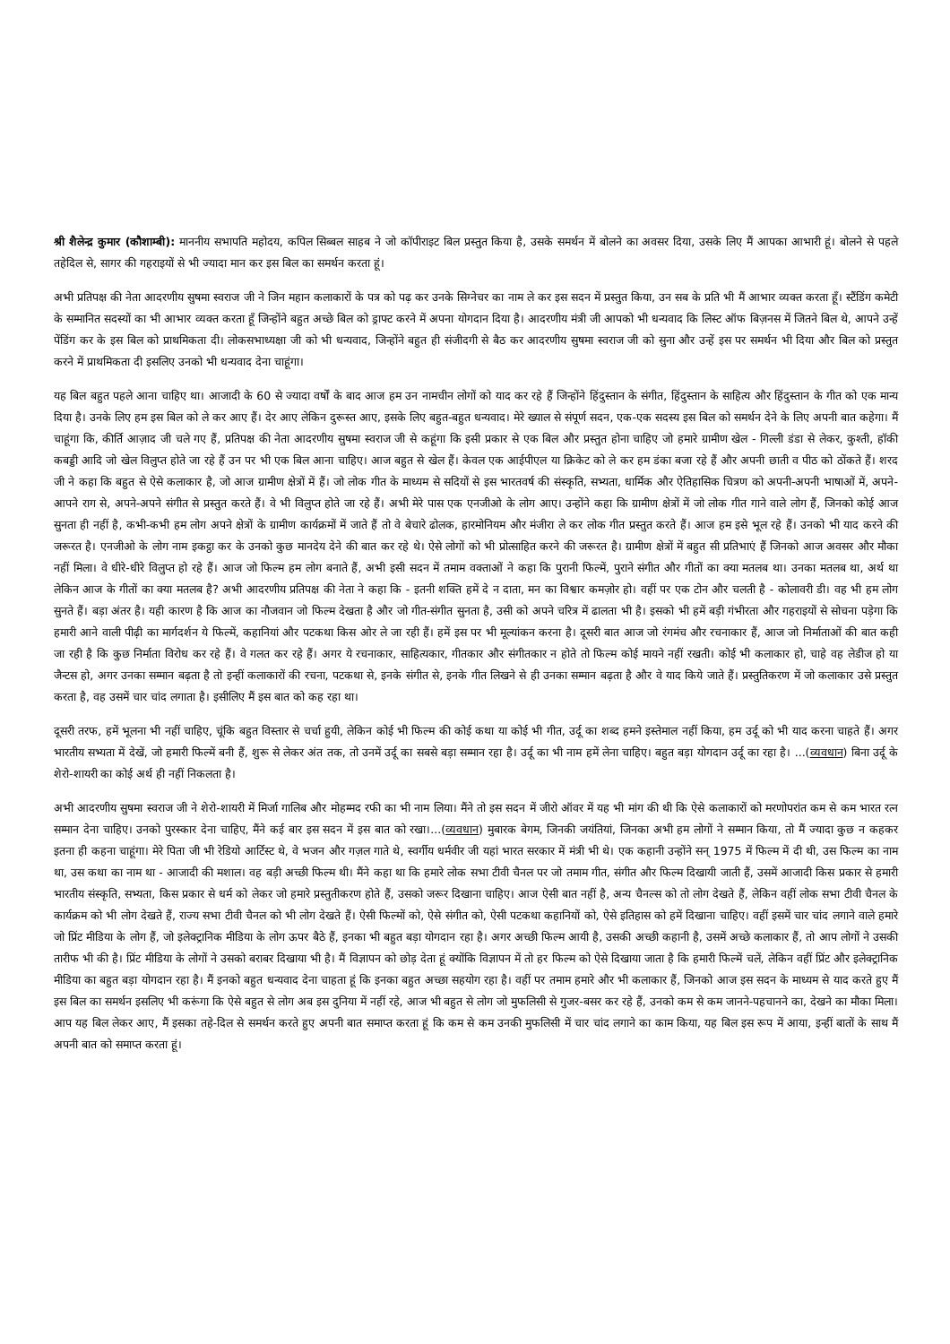श्री शैलेन्द्र कुमार (कौशाम्बी): माननीय सभापति महोदय, कपिल सिब्बल साहब ने जो कॉपीराइट बिल प्रस्तुत किया है, उसके समर्थन में बोलने का अवसर दिया, उसके लिए मैं आपका आभारी हूं। बोलने से पहले तहेदिल से, सागर की गहराइयों से भी ज्यादा मान कर इस बिल का समर्थन करता हूं।
अभी प्रतिपक्ष की नेता आदरणीय सुषमा स्वराज जी ने जिन महान कलाकारों के पत्र को पढ़ कर उनके सिग्नेचर का नाम ले कर इस सदन में प्रस्तुत किया, उन सब के प्रति भी मैं आभार व्यक्त करता हूँ। स्टैंडिंग कमेटी के सम्मानित सदस्यों का भी आभार व्यक्त करता हूँ जिन्होंने बहुत अच्छे बिल को ड्राफ्ट करने में अपना योगदान दिया है। आदरणीय मंत्री जी आपको भी धन्यवाद कि लिस्ट ऑफ बिज़नस में जितने बिल थे, आपने उन्हें पेंडिंग कर के इस बिल को प्राथमिकता दी। लोकसभाध्यक्षा जी को भी धन्यवाद, जिन्होंने बहुत ही संजीदगी से बैठ कर आदरणीय सुषमा स्वराज जी को सुना और उन्हें इस पर समर्थन भी दिया और बिल को प्रस्तुत करने में प्राथमिकता दी इसलिए उनको भी धन्यवाद देना चाहूंगा।
यह बिल बहुत पहले आना चाहिए था। आजादी के 60 से ज्यादा वर्षों के बाद आज हम उन नामचीन लोगों को याद कर रहे हैं जिन्होंने हिंदुस्तान के संगीत, हिंदुस्तान के साहित्य और हिंदुस्तान के गीत को एक मान्य दिया है। उनके लिए हम इस बिल को ले कर आए हैं। देर आए लेकिन दुरूस्त आए, इसके लिए बहुत-बहुत धन्यवाद। मेरे ख्याल से संपूर्ण सदन, एक-एक सदस्य इस बिल को समर्थन देने के लिए अपनी बात कहेगा। मैं चाहूंगा कि, कीर्ति आज़ाद जी चले गए हैं, प्रतिपक्ष की नेता आदरणीय सुषमा स्वराज जी से कहूंगा कि इसी प्रकार से एक बिल और प्रस्तुत होना चाहिए जो हमारे ग्रामीण खेल - गिल्ली डंडा से लेकर, कुश्ती, हॉकी कबड्डी आदि जो खेल विलुप्त होते जा रहे हैं उन पर भी एक बिल आना चाहिए। आज बहुत से खेल हैं। केवल एक आईपीएल या क्रिकेट को ले कर हम डंका बजा रहे हैं और अपनी छाती व पीठ को ठोंकते हैं। शरद जी ने कहा कि बहुत से ऐसे कलाकार है, जो आज ग्रामीण क्षेत्रों में हैं। जो लोक गीत के माध्यम से सदियों से इस भारतवर्ष की संस्कृति, सभ्यता, धार्मिक और ऐतिहासिक चित्रण को अपनी-अपनी भाषाओं में, अपने-आपने राग से, अपने-अपने संगीत से प्रस्तुत करते हैं। वे भी विलुप्त होते जा रहे हैं। अभी मेरे पास एक एनजीओ के लोग आए। उन्होंने कहा कि ग्रामीण क्षेत्रों में जो लोक गीत गाने वाले लोग हैं, जिनको कोई आज सुनता ही नहीं है, कभी-कभी हम लोग अपने क्षेत्रों के ग्रामीण कार्यक्रमों में जाते हैं तो वे बेचारे ढोलक, हारमोनियम और मंजीरा ले कर लोक गीत प्रस्तुत करते हैं। आज हम इसे भूल रहे हैं। उनको भी याद करने की जरूरत है। एनजीओ के लोग नाम इकट्ठा कर के उनको कुछ मानदेय देने की बात कर रहे थे। ऐसे लोगों को भी प्रोत्साहित करने की जरूरत है। ग्रामीण क्षेत्रों में बहुत सी प्रतिभाएं हैं जिनको आज अवसर और मौका नहीं मिला। वे धीरे-धीरे विलुप्त हो रहे हैं। आज जो फिल्म हम लोग बनाते हैं, अभी इसी सदन में तमाम वक्ताओं ने कहा कि पुरानी फिल्में, पुराने संगीत और गीतों का क्या मतलब था। उनका मतलब था, अर्थ था लेकिन आज के गीतों का क्या मतलब है? अभी आदरणीय प्रतिपक्ष की नेता ने कहा कि - इतनी शक्ति हमें दे न दाता, मन का विश्वार कमज़ोर हो। वहीं पर एक टोन और चलती है - कोलावरी डी। वह भी हम लोग सुनते हैं। बड़ा अंतर है। यही कारण है कि आज का नौजवान जो फिल्म देखता है और जो गीत-संगीत सुनता है, उसी को अपने चरित्र में ढालता भी है। इसको भी हमें बड़ी गंभीरता और गहराइयों से सोचना पड़ेगा कि हमारी आने वाली पीढ़ी का मार्गदर्शन ये फिल्में, कहानियां और पटकथा किस ओर ले जा रही हैं। हमें इस पर भी मूल्यांकन करना है। दूसरी बात आज जो रंगमंच और रचनाकार हैं, आज जो निर्माताओं की बात कही जा रही है कि कुछ निर्माता विरोध कर रहे हैं। वे गलत कर रहे हैं। अगर ये रचनाकार, साहित्यकार, गीतकार और संगीतकार न होते तो फिल्म कोई मायने नहीं रखती। कोई भी कलाकार हो, चाहे वह लेडीज हो या जैन्टस हो, अगर उनका सम्मान बढ़ता है तो इन्हीं कलाकारों की रचना, पटकथा से, इनके संगीत से, इनके गीत लिखने से ही उनका सम्मान बढ़ता है और वे याद किये जाते हैं। प्रस्तुतिकरण में जो कलाकार उसे प्रस्तुत करता है, वह उसमें चार चांद लगाता है। इसीलिए मैं इस बात को कह रहा था।
दूसरी तरफ, हमें भूलना भी नहीं चाहिए, चूंकि बहुत विस्तार से चर्चा हुयी, लेकिन कोई भी फिल्म की कोई कथा या कोई भी गीत, उर्दू का शब्द हमने इस्तेमाल नहीं किया, हम उर्दू को भी याद करना चाहते हैं। अगर भारतीय सभ्यता में देखें, जो हमारी फिल्में बनी हैं, शुरू से लेकर अंत तक, तो उनमें उर्दू का सबसे बड़ा सम्मान रहा है। उर्दू का भी नाम हमें लेना चाहिए। बहुत बड़ा योगदान उर्दू का रहा है। ...(व्यवधान) बिना उर्दू के शेरो-शायरी का कोई अर्थ ही नहीं निकलता है।
अभी आदरणीय सुषमा स्वराज जी ने शेरो-शायरी में मिर्जा गालिब और मोहम्मद रफी का भी नाम लिया। मैंने तो इस सदन में जीरो ऑवर में यह भी मांग की थी कि ऐसे कलाकारों को मरणोपरांत कम से कम भारत रत्न सम्मान देना चाहिए। उनको पुरस्कार देना चाहिए, मैंने कई बार इस सदन में इस बात को रखा।...(व्यवधान) मुबारक बेगम, जिनकी जयंतियां, जिनका अभी हम लोगों ने सम्मान किया, तो मैं ज्यादा कुछ न कहकर इतना ही कहना चाहूंगा। मेरे पिता जी भी रेडियो आर्टिस्ट थे, वे भजन और गज़ल गाते थे, स्वर्गीय धर्मवीर जी यहां भारत सरकार में मंत्री भी थे। एक कहानी उन्होंने सन् 1975 में फिल्म में दी थी, उस फिल्म का नाम था, उस कथा का नाम था - आजादी की मशाल। वह बड़ी अच्छी फिल्म थी। मैंने कहा था कि हमारे लोक सभा टीवी चैनल पर जो तमाम गीत, संगीत और फिल्म दिखायी जाती हैं, उसमें आजादी किस प्रकार से हमारी भारतीय संस्कृति, सभ्यता, किस प्रकार से धर्म को लेकर जो हमारे प्रस्तुतीकरण होते हैं, उसको जरूर दिखाना चाहिए। आज ऐसी बात नहीं है, अन्य चैनल्स को तो लोग देखते हैं, लेकिन वहीं लोक सभा टीवी चैनल के कार्यक्रम को भी लोग देखते हैं, राज्य सभा टीवी चैनल को भी लोग देखते हैं। ऐसी फिल्मों को, ऐसे संगीत को, ऐसी पटकथा कहानियों को, ऐसे इतिहास को हमें दिखाना चाहिए। वहीं इसमें चार चांद लगाने वाले हमारे जो प्रिंट मीडिया के लोग हैं, जो इलेक्ट्रानिक मीडिया के लोग ऊपर बैठे हैं, इनका भी बहुत बड़ा योगदान रहा है। अगर अच्छी फिल्म आयी है, उसकी अच्छी कहानी है, उसमें अच्छे कलाकार हैं, तो आप लोगों ने उसकी तारीफ भी की है। प्रिंट मीडिया के लोगों ने उसको बराबर दिखाया भी है। मैं विज्ञापन को छोड़ देता हूं क्योंकि विज्ञापन में तो हर फिल्म को ऐसे दिखाया जाता है कि हमारी फिल्में चलें, लेकिन वहीं प्रिंट और इलेक्ट्रानिक मीडिया का बहुत बड़ा योगदान रहा है। मैं इनको बहुत धन्यवाद देना चाहता हूं कि इनका बहुत अच्छा सहयोग रहा है। वहीं पर तमाम हमारे और भी कलाकार हैं, जिनको आज इस सदन के माध्यम से याद करते हुए मैं इस बिल का समर्थन इसलिए भी करूंगा कि ऐसे बहुत से लोग अब इस दुनिया में नहीं रहे, आज भी बहुत से लोग जो मुफलिसी से गुजर-बसर कर रहे हैं, उनको कम से कम जानने-पहचानने का, देखने का मौका मिला। आप यह बिल लेकर आए, मैं इसका तहे-दिल से समर्थन करते हुए अपनी बात समाप्त करता हूं कि कम से कम उनकी मुफलिसी में चार चांद लगाने का काम किया, यह बिल इस रूप में आया, इन्हीं बातों के साथ मैं अपनी बात को समाप्त करता हूं।